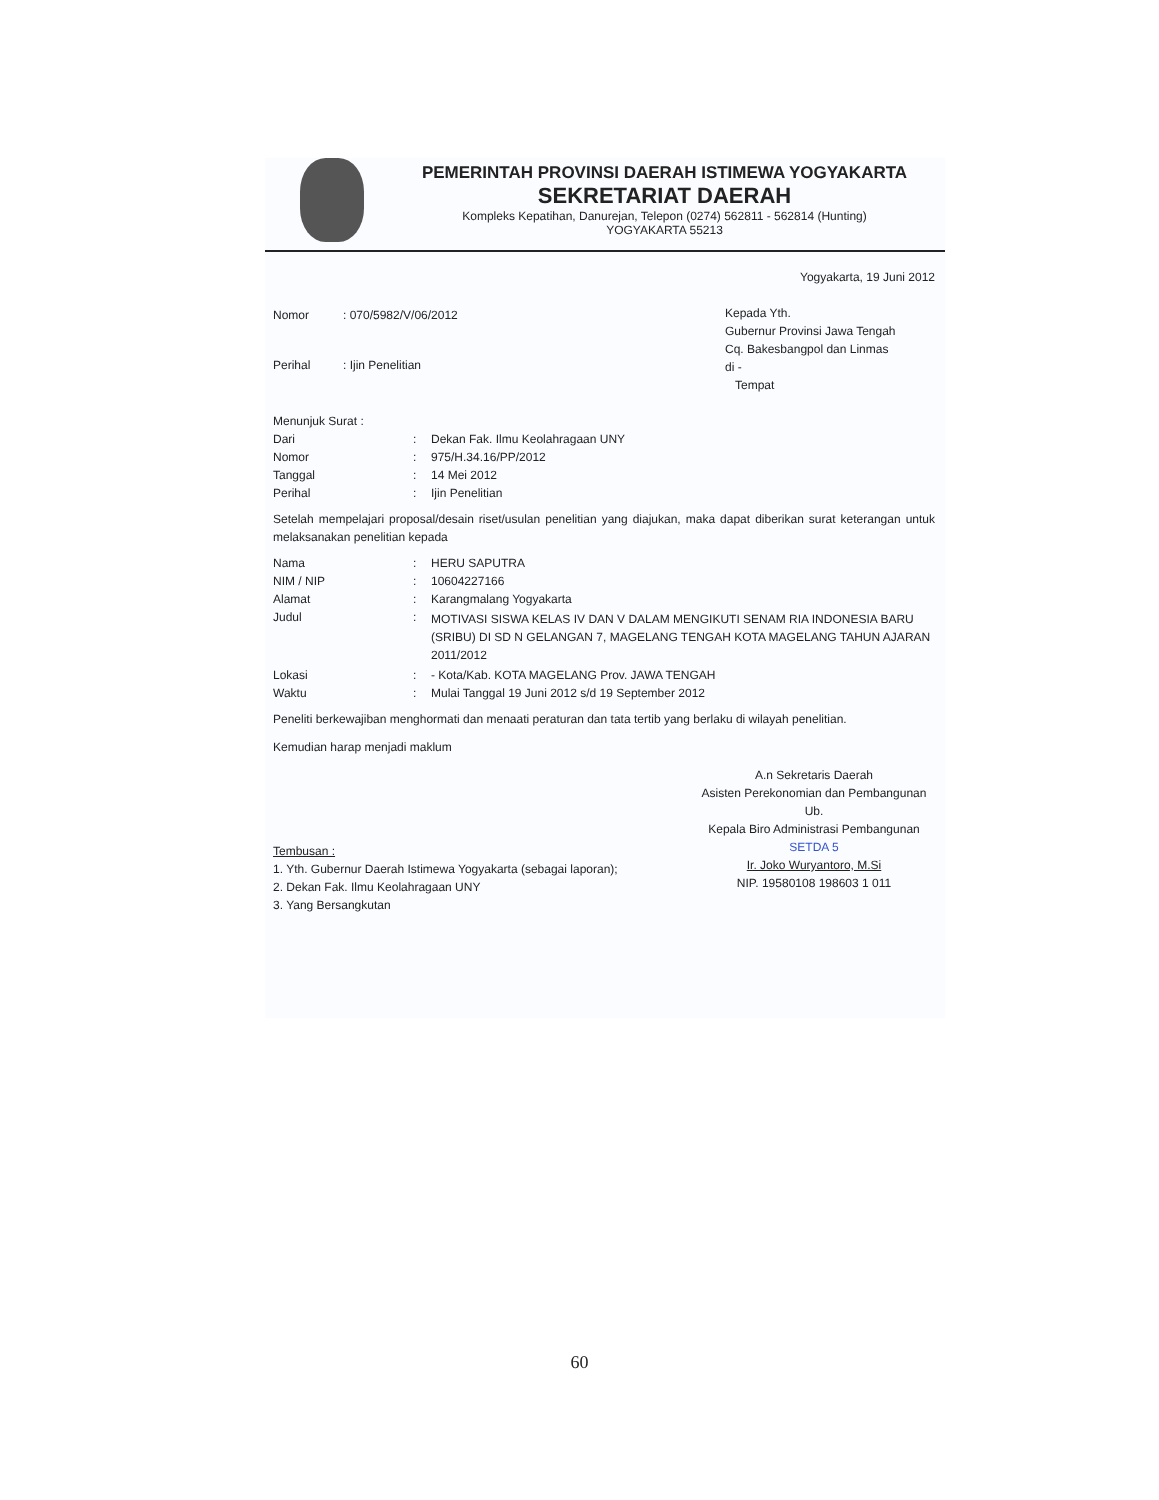PEMERINTAH PROVINSI DAERAH ISTIMEWA YOGYAKARTA
SEKRETARIAT DAERAH
Kompleks Kepatihan, Danurejan, Telepon (0274) 562811 - 562814 (Hunting)
YOGYAKARTA 55213
Yogyakarta, 19 Juni 2012
Nomor: 070/5982/V/06/2012
Perihal: Ijin Penelitian
Kepada Yth.
Gubernur Provinsi Jawa Tengah
Cq. Bakesbangpol dan Linmas
di -
Tempat
Menunjuk Surat :
Dari: Dekan Fak. Ilmu Keolahragaan UNY
Nomor: 975/H.34.16/PP/2012
Tanggal: 14 Mei 2012
Perihal: Ijin Penelitian
Setelah mempelajari proposal/desain riset/usulan penelitian yang diajukan, maka dapat diberikan surat keterangan untuk melaksanakan penelitian kepada
Nama: HERU SAPUTRA
NIM / NIP: 10604227166
Alamat: Karangmalang Yogyakarta
Judul: MOTIVASI SISWA KELAS IV DAN V DALAM MENGIKUTI SENAM RIA INDONESIA BARU (SRIBU) DI SD N GELANGAN 7, MAGELANG TENGAH KOTA MAGELANG TAHUN AJARAN 2011/2012
Lokasi: - Kota/Kab. KOTA MAGELANG Prov. JAWA TENGAH
Waktu: Mulai Tanggal 19 Juni 2012 s/d 19 September 2012
Peneliti berkewajiban menghormati dan menaati peraturan dan tata tertib yang berlaku di wilayah penelitian.
Kemudian harap menjadi maklum
A.n Sekretaris Daerah
Asisten Perekonomian dan Pembangunan
Ub.
Kepala Biro Administrasi Pembangunan
SETDA 5
Ir. Joko Wuryantoro, M.Si
NIP. 19580108 198603 1 011
Tembusan :
1. Yth. Gubernur Daerah Istimewa Yogyakarta (sebagai laporan);
2. Dekan Fak. Ilmu Keolahragaan UNY
3. Yang Bersangkutan
60